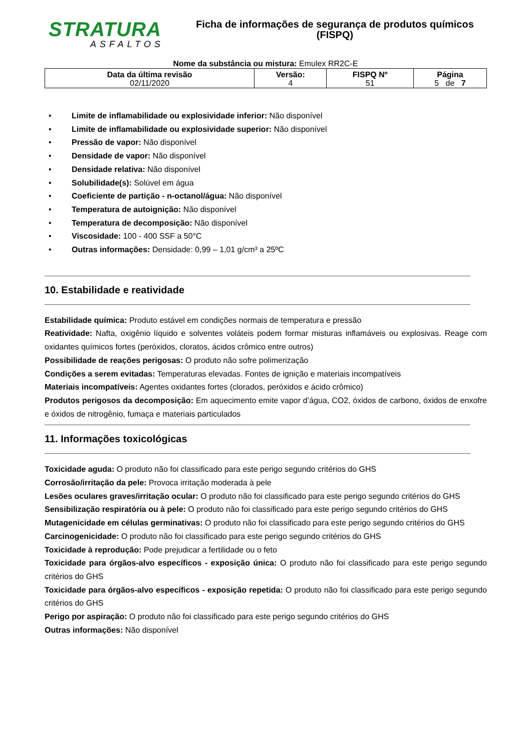STRATURA
ASFALTOS
Ficha de informações de segurança de produtos químicos
(FISPQ)
Nome da substância ou mistura: Emulex RR2C-E
| Data da última revisão 02/11/2020 | Versão: 4 | FISPQ Nº 51 | Página 5 de 7 |
• Limite de inflamabilidade ou explosividade inferior: Não disponível
• Limite de inflamabilidade ou explosividade superior: Não disponível
• Pressão de vapor: Não disponível
• Densidade de vapor: Não disponível
• Densidade relativa: Não disponível
• Solubilidade(s): Solúvel em água
• Coeficiente de partição - n-octanol/água: Não disponível
• Temperatura de autoignição: Não disponível
• Temperatura de decomposição: Não disponível
• Viscosidade: 100 - 400 SSF a 50°C
• Outras informações: Densidade: 0,99 – 1,01 g/cm³ a 25ºC
10. Estabilidade e reatividade
Estabilidade química: Produto estável em condições normais de temperatura e pressão
Reatividade: Nafta, oxigênio líquido e solventes voláteis podem formar misturas inflamáveis ou explosivas. Reage com oxidantes químicos fortes (peróxidos, cloratos, ácidos crômico entre outros)
Possibilidade de reações perigosas: O produto não sofre polimerização
Condições a serem evitadas: Temperaturas elevadas. Fontes de ignição e materiais incompatíveis
Materiais incompatíveis: Agentes oxidantes fortes (clorados, peróxidos e ácido crômico)
Produtos perigosos da decomposição: Em aquecimento emite vapor d’água, CO2, óxidos de carbono, óxidos de enxofre e óxidos de nitrogênio, fumaça e materiais particulados
11. Informações toxicológicas
Toxicidade aguda: O produto não foi classificado para este perigo segundo critérios do GHS
Corrosão/irritação da pele: Provoca irritação moderada à pele
Lesões oculares graves/irritação ocular: O produto não foi classificado para este perigo segundo critérios do GHS
Sensibilização respiratória ou à pele: O produto não foi classificado para este perigo segundo critérios do GHS
Mutagenicidade em células germinativas: O produto não foi classificado para este perigo segundo critérios do GHS
Carcinogenicidade: O produto não foi classificado para este perigo segundo critérios do GHS
Toxicidade à reprodução: Pode prejudicar a fertilidade ou o feto
Toxicidade para órgãos-alvo específicos - exposição única: O produto não foi classificado para este perigo segundo critérios do GHS
Toxicidade para órgãos-alvo específicos - exposição repetida: O produto não foi classificado para este perigo segundo critérios do GHS
Perigo por aspiração: O produto não foi classificado para este perigo segundo critérios do GHS
Outras informações: Não disponível